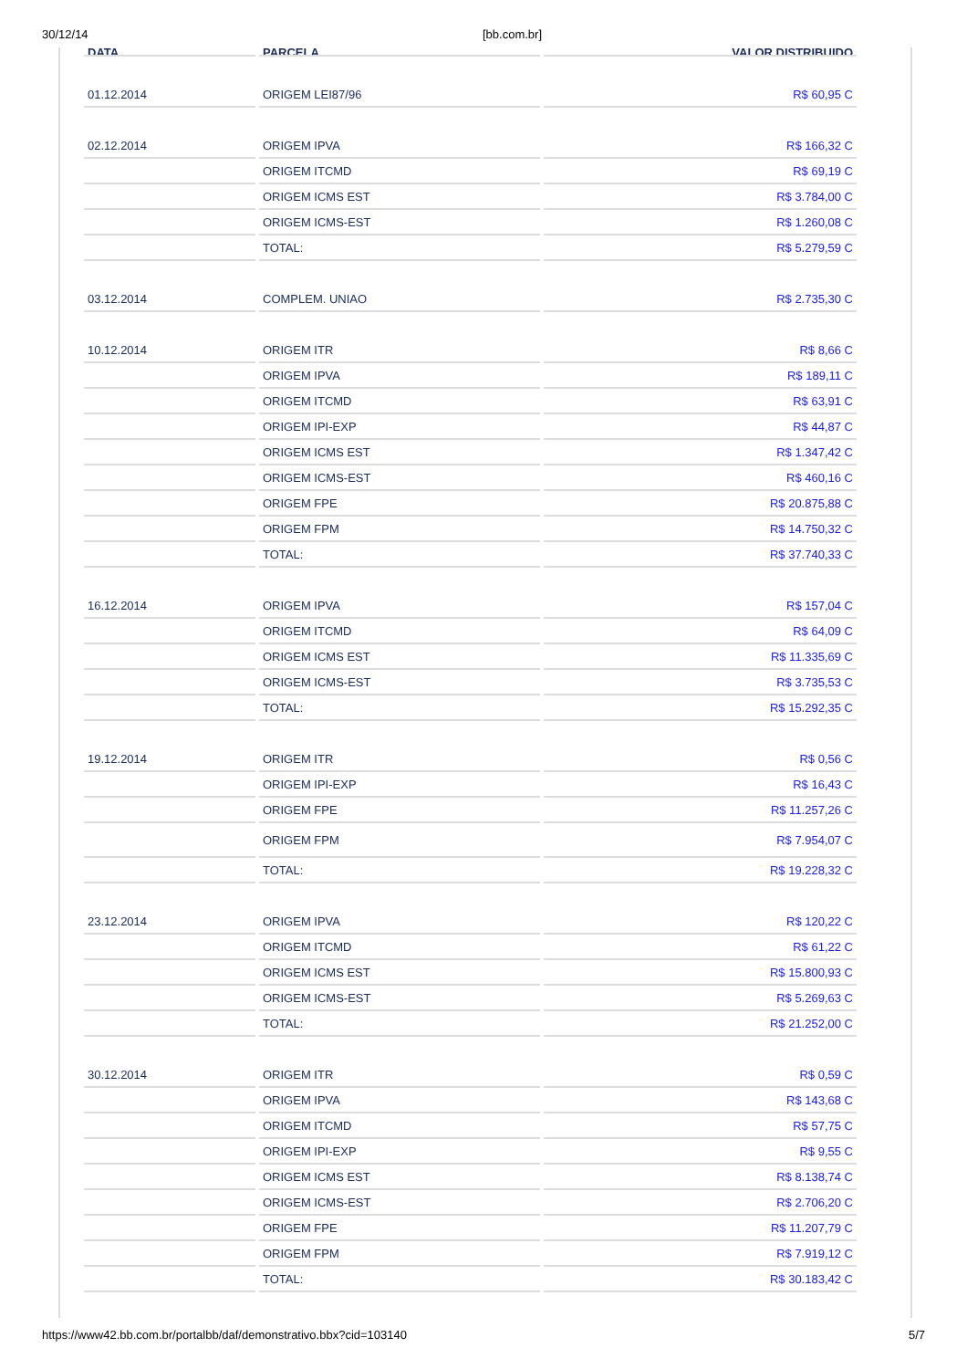30/12/14 [bb.com.br]
| DATA | PARCELA | VALOR DISTRIBUIDO |
| --- | --- | --- |
| 01.12.2014 | ORIGEM LEI87/96 | R$ 60,95 C |
| 02.12.2014 | ORIGEM IPVA | R$ 166,32 C |
| | ORIGEM ITCMD | R$ 69,19 C |
| | ORIGEM ICMS EST | R$ 3.784,00 C |
| | ORIGEM ICMS-EST | R$ 1.260,08 C |
| | TOTAL: | R$ 5.279,59 C |
| 03.12.2014 | COMPLEM. UNIAO | R$ 2.735,30 C |
| 10.12.2014 | ORIGEM ITR | R$ 8,66 C |
| | ORIGEM IPVA | R$ 189,11 C |
| | ORIGEM ITCMD | R$ 63,91 C |
| | ORIGEM IPI-EXP | R$ 44,87 C |
| | ORIGEM ICMS EST | R$ 1.347,42 C |
| | ORIGEM ICMS-EST | R$ 460,16 C |
| | ORIGEM FPE | R$ 20.875,88 C |
| | ORIGEM FPM | R$ 14.750,32 C |
| | TOTAL: | R$ 37.740,33 C |
| 16.12.2014 | ORIGEM IPVA | R$ 157,04 C |
| | ORIGEM ITCMD | R$ 64,09 C |
| | ORIGEM ICMS EST | R$ 11.335,69 C |
| | ORIGEM ICMS-EST | R$ 3.735,53 C |
| | TOTAL: | R$ 15.292,35 C |
| 19.12.2014 | ORIGEM ITR | R$ 0,56 C |
| | ORIGEM IPI-EXP | R$ 16,43 C |
| | ORIGEM FPE | R$ 11.257,26 C |
| | ORIGEM FPM | R$ 7.954,07 C |
| | TOTAL: | R$ 19.228,32 C |
| 23.12.2014 | ORIGEM IPVA | R$ 120,22 C |
| | ORIGEM ITCMD | R$ 61,22 C |
| | ORIGEM ICMS EST | R$ 15.800,93 C |
| | ORIGEM ICMS-EST | R$ 5.269,63 C |
| | TOTAL: | R$ 21.252,00 C |
| 30.12.2014 | ORIGEM ITR | R$ 0,59 C |
| | ORIGEM IPVA | R$ 143,68 C |
| | ORIGEM ITCMD | R$ 57,75 C |
| | ORIGEM IPI-EXP | R$ 9,55 C |
| | ORIGEM ICMS EST | R$ 8.138,74 C |
| | ORIGEM ICMS-EST | R$ 2.706,20 C |
| | ORIGEM FPE | R$ 11.207,79 C |
| | ORIGEM FPM | R$ 7.919,12 C |
| | TOTAL: | R$ 30.183,42 C |
https://www42.bb.com.br/portalbb/daf/demonstrativo.bbx?cid=103140 5/7